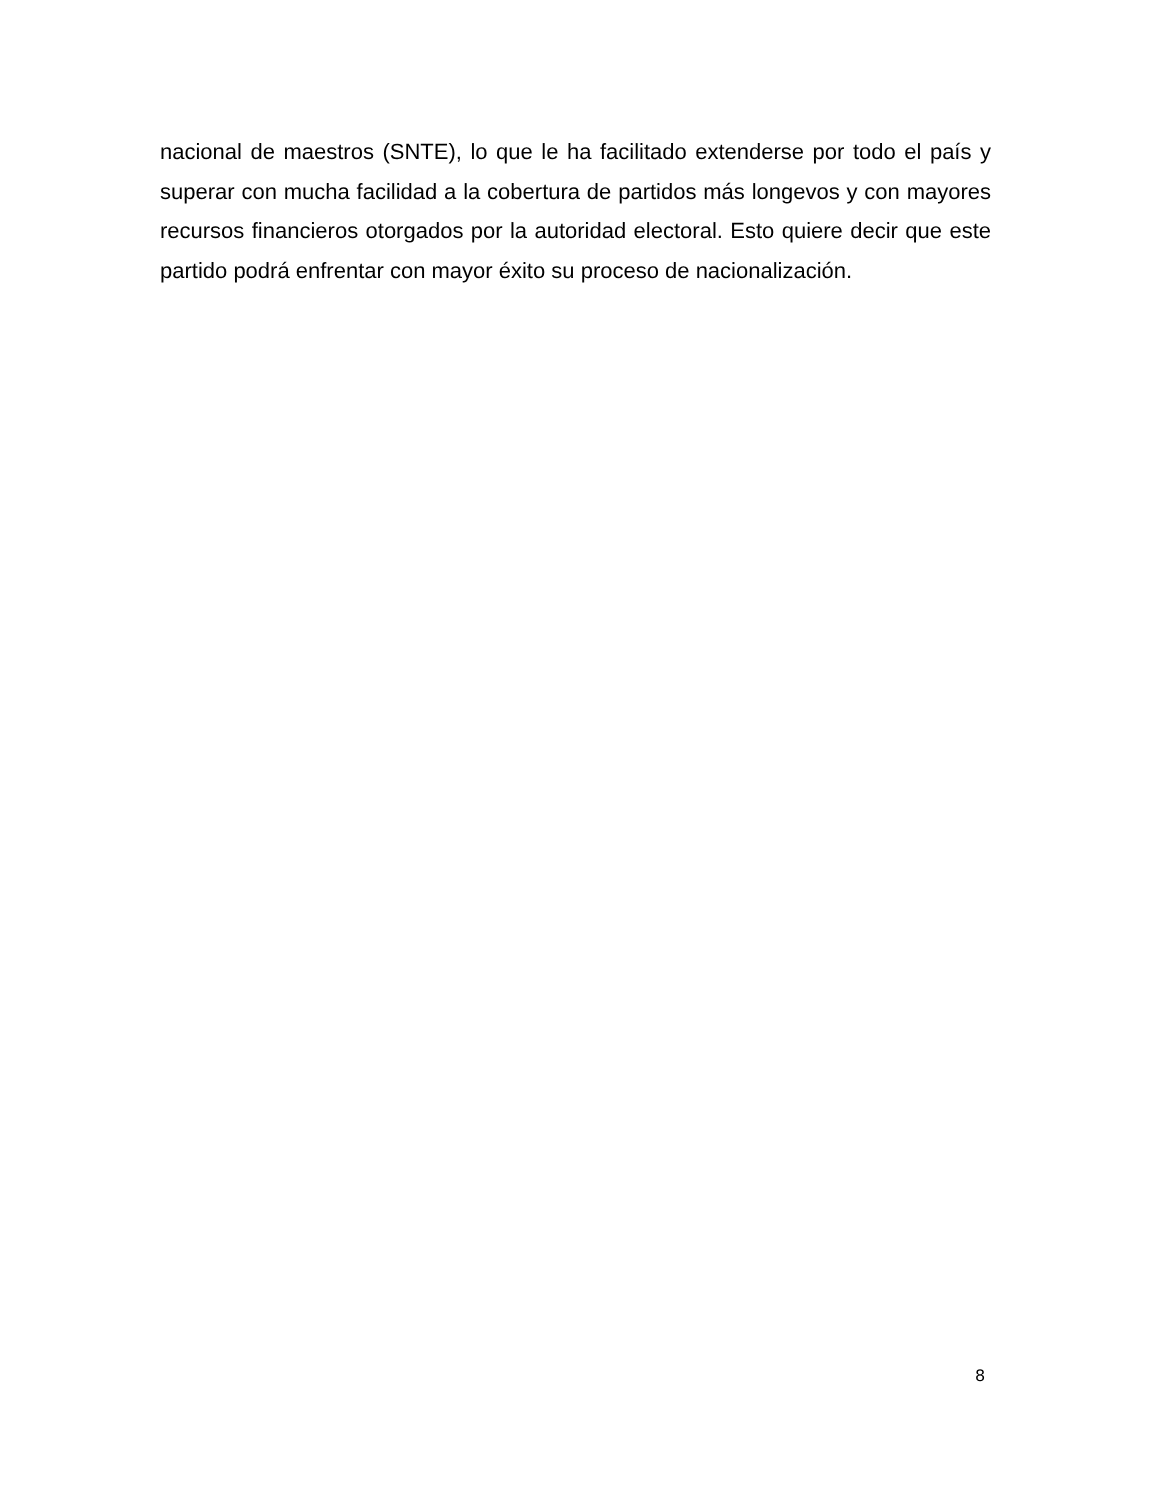nacional de maestros (SNTE), lo que le ha facilitado extenderse por todo el país y superar con mucha facilidad a la cobertura de partidos más longevos y con mayores recursos financieros otorgados por la autoridad electoral. Esto quiere decir que este partido podrá enfrentar con mayor éxito su proceso de nacionalización.
8